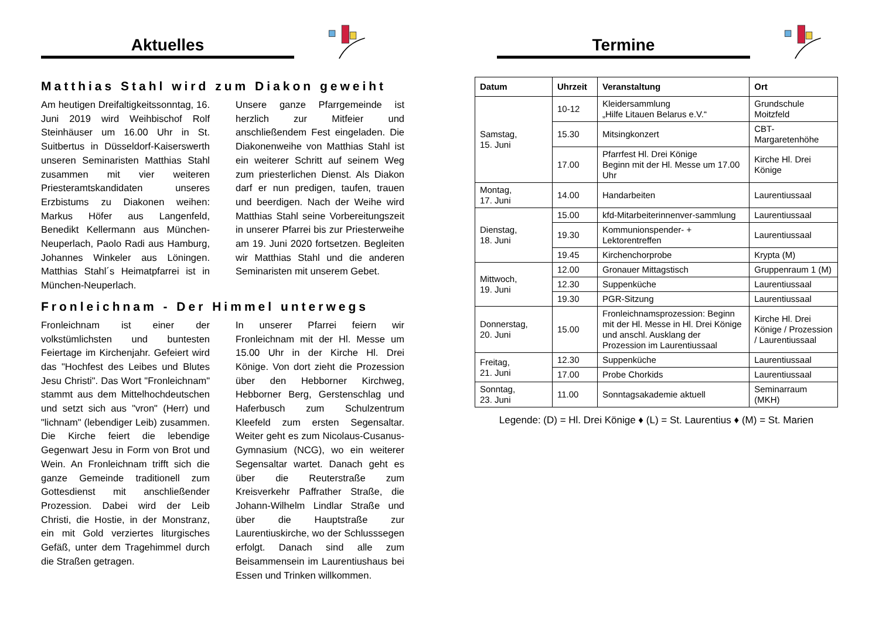Aktuelles
Matthias Stahl wird zum Diakon geweiht
Am heutigen Dreifaltigkeitssonntag, 16. Juni 2019 wird Weihbischof Rolf Steinhäuser um 16.00 Uhr in St. Suitbertus in Düsseldorf-Kaiserswerth unseren Seminaristen Matthias Stahl zusammen mit vier weiteren Priesteramtskandidaten unseres Erzbistums zu Diakonen weihen: Markus Höfer aus Langenfeld, Benedikt Kellermann aus München-Neuperlach, Paolo Radi aus Hamburg, Johannes Winkeler aus Löningen. Matthias Stahl´s Heimatpfarrei ist in München-Neuperlach.
Unsere ganze Pfarrgemeinde ist herzlich zur Mitfeier und anschließendem Fest eingeladen. Die Diakonenweihe von Matthias Stahl ist ein weiterer Schritt auf seinem Weg zum priesterlichen Dienst. Als Diakon darf er nun predigen, taufen, trauen und beerdigen. Nach der Weihe wird Matthias Stahl seine Vorbereitungszeit in unserer Pfarrei bis zur Priesterweihe am 19. Juni 2020 fortsetzen. Begleiten wir Matthias Stahl und die anderen Seminaristen mit unserem Gebet.
Fronleichnam - Der Himmel unterwegs
Fronleichnam ist einer der volkstümlichsten und buntesten Feiertage im Kirchenjahr. Gefeiert wird das "Hochfest des Leibes und Blutes Jesu Christi". Das Wort "Fronleichnam" stammt aus dem Mittelhochdeutschen und setzt sich aus "vron" (Herr) und "lichnam" (lebendiger Leib) zusammen. Die Kirche feiert die lebendige Gegenwart Jesu in Form von Brot und Wein. An Fronleichnam trifft sich die ganze Gemeinde traditionell zum Gottesdienst mit anschließender Prozession. Dabei wird der Leib Christi, die Hostie, in der Monstranz, ein mit Gold verziertes liturgisches Gefäß, unter dem Tragehimmel durch die Straßen getragen.
In unserer Pfarrei feiern wir Fronleichnam mit der Hl. Messe um 15.00 Uhr in der Kirche Hl. Drei Könige. Von dort zieht die Prozession über den Hebborner Kirchweg, Hebborner Berg, Gerstenschlag und Haferbusch zum Schulzentrum Kleefeld zum ersten Segensaltar. Weiter geht es zum Nicolaus-Cusanus-Gymnasium (NCG), wo ein weiterer Segensaltar wartet. Danach geht es über die Reuterstraße zum Kreisverkehr Paffrather Straße, die Johann-Wilhelm Lindlar Straße und über die Hauptstraße zur Laurentiuskirche, wo der Schlusssegen erfolgt. Danach sind alle zum Beisammensein im Laurentiushaus bei Essen und Trinken willkommen.
Termine
| Datum | Uhrzeit | Veranstaltung | Ort |
| --- | --- | --- | --- |
| Samstag, 15. Juni | 10-12 | Kleidersammlung „Hilfe Litauen Belarus e.V.“ | Grundschule Moitzfeld |
| | 15.30 | Mitsingkonzert | CBT-Margaretenhöhe |
| | 17.00 | Pfarrfest Hl. Drei Könige Beginn mit der Hl. Messe um 17.00 Uhr | Kirche Hl. Drei Könige |
| Montag, 17. Juni | 14.00 | Handarbeiten | Laurentiussaal |
| Dienstag, 18. Juni | 15.00 | kfd-Mitarbeiterinnenver-sammlung | Laurentiussaal |
| | 19.30 | Kommunionspender- + Lektorentreffen | Laurentiussaal |
| | 19.45 | Kirchenchorprobe | Krypta (M) |
| Mittwoch, 19. Juni | 12.00 | Gronauer Mittagstisch | Gruppenraum 1 (M) |
| | 12.30 | Suppenküche | Laurentiussaal |
| | 19.30 | PGR-Sitzung | Laurentiussaal |
| Donnerstag, 20. Juni | 15.00 | Fronleichnamsprozession: Beginn mit der Hl. Messe in Hl. Drei Könige und anschl. Ausklang der Prozession im Laurentiussaal | Kirche Hl. Drei Könige / Prozession / Laurentiussaal |
| Freitag, 21. Juni | 12.30 | Suppenküche | Laurentiussaal |
| | 17.00 | Probe Chorkids | Laurentiussaal |
| Sonntag, 23. Juni | 11.00 | Sonntagsakademie aktuell | Seminarraum (MKH) |
Legende: (D) = Hl. Drei Könige ♦ (L) = St. Laurentius ♦ (M) = St. Marien